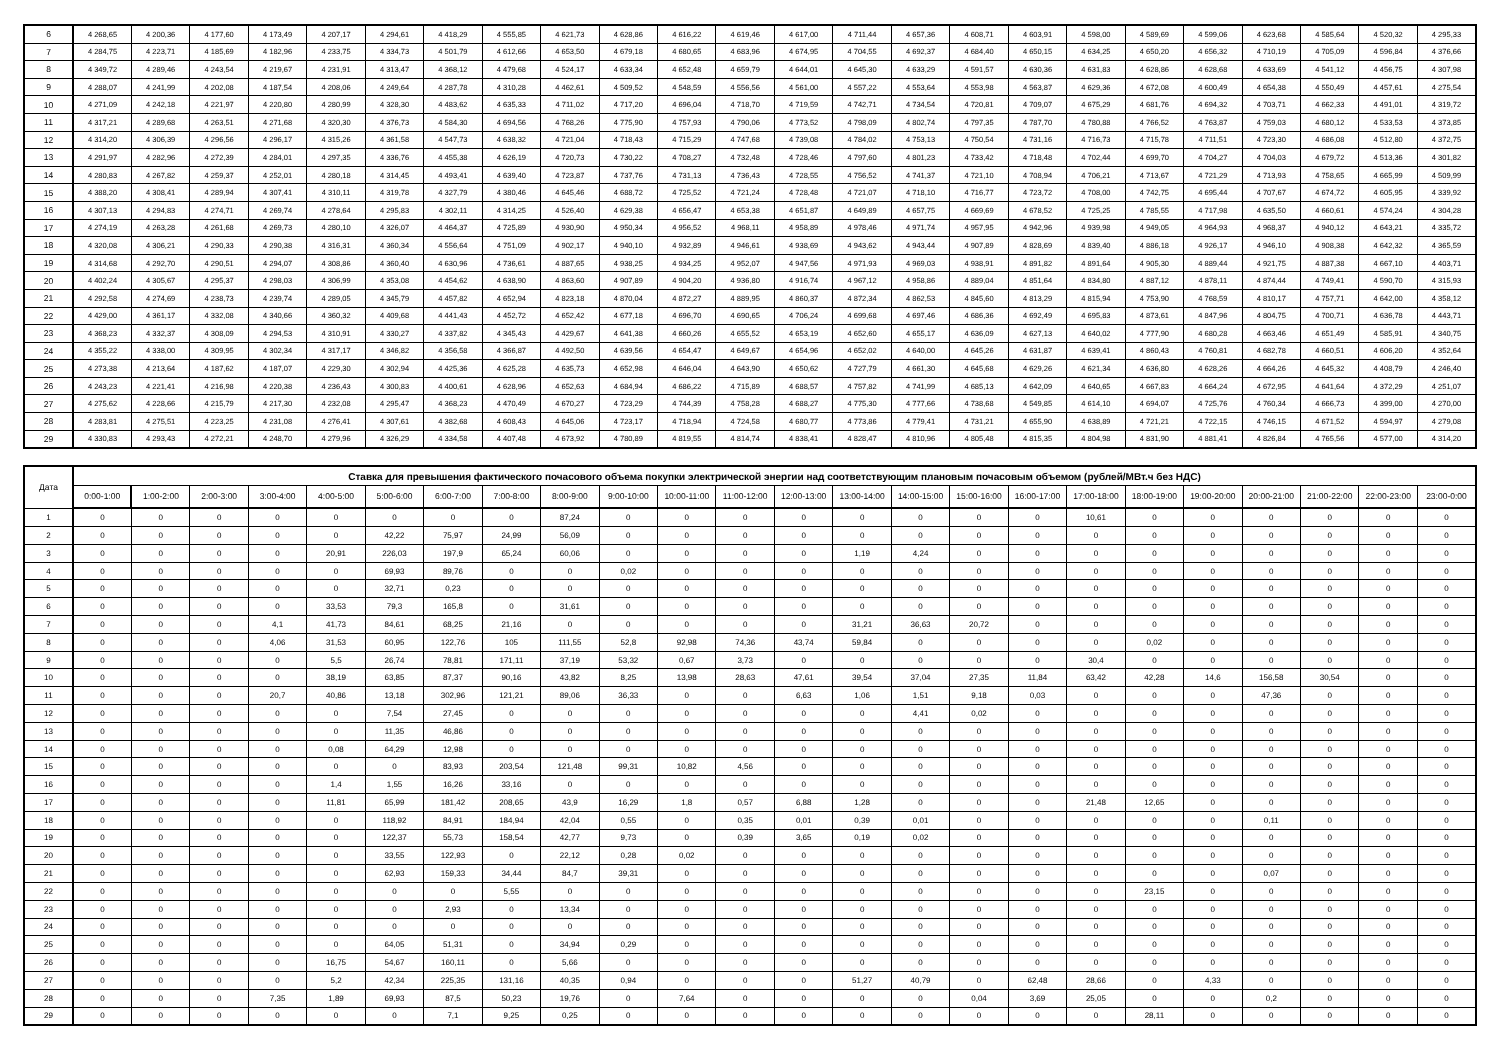| 6 | 4 268,65 | 4 200,36 | 4 177,60 | 4 173,49 | 4 207,17 | 4 294,61 | 4 418,29 | 4 555,85 | 4 621,73 | 4 628,86 | 4 616,22 | 4 619,46 | 4 617,00 | 4 711,44 | 4 657,36 | 4 608,71 | 4 603,91 | 4 598,00 | 4 589,69 | 4 599,06 | 4 623,68 | 4 585,64 | 4 520,32 | 4 295,33 |
| 7 | 4 284,75 | 4 223,71 | 4 185,69 | 4 182,96 | 4 233,75 | 4 334,73 | 4 501,79 | 4 612,66 | 4 653,50 | 4 679,18 | 4 680,65 | 4 683,96 | 4 674,95 | 4 704,55 | 4 692,37 | 4 684,40 | 4 650,15 | 4 634,25 | 4 650,20 | 4 656,32 | 4 710,19 | 4 705,09 | 4 596,84 | 4 376,66 |
| 8 | 4 349,72 | 4 289,46 | 4 243,54 | 4 219,67 | 4 231,91 | 4 313,47 | 4 368,12 | 4 479,68 | 4 524,17 | 4 633,34 | 4 652,48 | 4 659,79 | 4 644,01 | 4 645,30 | 4 633,29 | 4 591,57 | 4 630,36 | 4 631,83 | 4 628,86 | 4 628,68 | 4 633,69 | 4 541,12 | 4 456,75 | 4 307,98 |
| 9 | 4 288,07 | 4 241,99 | 4 202,08 | 4 187,54 | 4 208,06 | 4 249,64 | 4 287,78 | 4 310,28 | 4 462,61 | 4 509,52 | 4 548,59 | 4 556,56 | 4 561,00 | 4 557,22 | 4 553,64 | 4 553,98 | 4 563,87 | 4 629,36 | 4 672,08 | 4 600,49 | 4 654,38 | 4 550,49 | 4 457,61 | 4 275,54 |
| 10 | 4 271,09 | 4 242,18 | 4 221,97 | 4 220,80 | 4 280,99 | 4 328,30 | 4 483,62 | 4 635,33 | 4 711,02 | 4 717,20 | 4 696,04 | 4 718,70 | 4 719,59 | 4 742,71 | 4 734,54 | 4 720,81 | 4 709,07 | 4 675,29 | 4 681,76 | 4 694,32 | 4 703,71 | 4 662,33 | 4 491,01 | 4 319,72 |
| 11 | 4 317,21 | 4 289,68 | 4 263,51 | 4 271,68 | 4 320,30 | 4 376,73 | 4 584,30 | 4 694,56 | 4 768,26 | 4 775,90 | 4 757,93 | 4 790,06 | 4 773,52 | 4 798,09 | 4 802,74 | 4 797,35 | 4 787,70 | 4 780,88 | 4 766,52 | 4 763,87 | 4 759,03 | 4 680,12 | 4 533,53 | 4 373,85 |
| 12 | 4 314,20 | 4 306,39 | 4 296,56 | 4 296,17 | 4 315,26 | 4 361,58 | 4 547,73 | 4 638,32 | 4 721,04 | 4 718,43 | 4 715,29 | 4 747,68 | 4 739,08 | 4 784,02 | 4 753,13 | 4 750,54 | 4 731,16 | 4 716,73 | 4 715,78 | 4 711,51 | 4 723,30 | 4 686,08 | 4 512,80 | 4 372,75 |
| 13 | 4 291,97 | 4 282,96 | 4 272,39 | 4 284,01 | 4 297,35 | 4 336,76 | 4 455,38 | 4 626,19 | 4 720,73 | 4 730,22 | 4 708,27 | 4 732,48 | 4 728,46 | 4 797,60 | 4 801,23 | 4 733,42 | 4 718,48 | 4 702,44 | 4 699,70 | 4 704,27 | 4 704,03 | 4 679,72 | 4 513,36 | 4 301,82 |
| 14 | 4 280,83 | 4 267,82 | 4 259,37 | 4 252,01 | 4 280,18 | 4 314,45 | 4 493,41 | 4 639,40 | 4 723,87 | 4 737,76 | 4 731,13 | 4 736,43 | 4 728,55 | 4 756,52 | 4 741,37 | 4 721,10 | 4 708,94 | 4 706,21 | 4 713,67 | 4 721,29 | 4 713,93 | 4 758,65 | 4 665,99 | 4 509,99 |
| 15 | 4 388,20 | 4 308,41 | 4 289,94 | 4 307,41 | 4 310,11 | 4 319,78 | 4 327,79 | 4 380,46 | 4 645,46 | 4 688,72 | 4 725,52 | 4 721,24 | 4 728,48 | 4 721,07 | 4 718,10 | 4 716,77 | 4 723,72 | 4 708,00 | 4 742,75 | 4 695,44 | 4 707,67 | 4 674,72 | 4 605,95 | 4 339,92 |
| 16 | 4 307,13 | 4 294,83 | 4 274,71 | 4 269,74 | 4 278,64 | 4 295,83 | 4 302,11 | 4 314,25 | 4 526,40 | 4 629,38 | 4 656,47 | 4 653,38 | 4 651,87 | 4 649,89 | 4 657,75 | 4 669,69 | 4 678,52 | 4 725,25 | 4 785,55 | 4 717,98 | 4 635,50 | 4 660,61 | 4 574,24 | 4 304,28 |
| 17 | 4 274,19 | 4 263,28 | 4 261,68 | 4 269,73 | 4 280,10 | 4 326,07 | 4 464,37 | 4 725,89 | 4 930,90 | 4 950,34 | 4 956,52 | 4 968,11 | 4 958,89 | 4 978,46 | 4 971,74 | 4 957,95 | 4 942,96 | 4 939,98 | 4 949,05 | 4 964,93 | 4 968,37 | 4 940,12 | 4 643,21 | 4 335,72 |
| 18 | 4 320,08 | 4 306,21 | 4 290,33 | 4 290,38 | 4 316,31 | 4 360,34 | 4 556,64 | 4 751,09 | 4 902,17 | 4 940,10 | 4 932,89 | 4 946,61 | 4 938,69 | 4 943,62 | 4 943,44 | 4 907,89 | 4 828,69 | 4 839,40 | 4 886,18 | 4 926,17 | 4 946,10 | 4 908,38 | 4 642,32 | 4 365,59 |
| 19 | 4 314,68 | 4 292,70 | 4 290,51 | 4 294,07 | 4 308,86 | 4 360,40 | 4 630,96 | 4 736,61 | 4 887,65 | 4 938,25 | 4 934,25 | 4 952,07 | 4 947,56 | 4 971,93 | 4 969,03 | 4 938,91 | 4 891,82 | 4 891,64 | 4 905,30 | 4 889,44 | 4 921,75 | 4 887,38 | 4 667,10 | 4 403,71 |
| 20 | 4 402,24 | 4 305,67 | 4 295,37 | 4 298,03 | 4 306,99 | 4 353,08 | 4 454,62 | 4 638,90 | 4 863,60 | 4 907,89 | 4 904,20 | 4 936,80 | 4 916,74 | 4 967,12 | 4 958,86 | 4 889,04 | 4 851,64 | 4 834,80 | 4 887,12 | 4 878,11 | 4 874,44 | 4 749,41 | 4 590,70 | 4 315,93 |
| 21 | 4 292,58 | 4 274,69 | 4 238,73 | 4 239,74 | 4 289,05 | 4 345,79 | 4 457,82 | 4 652,94 | 4 823,18 | 4 870,04 | 4 872,27 | 4 889,95 | 4 860,37 | 4 872,34 | 4 862,53 | 4 845,60 | 4 813,29 | 4 815,94 | 4 753,90 | 4 768,59 | 4 810,17 | 4 757,71 | 4 642,00 | 4 358,12 |
| 22 | 4 429,00 | 4 361,17 | 4 332,08 | 4 340,66 | 4 360,32 | 4 409,68 | 4 441,43 | 4 452,72 | 4 652,42 | 4 677,18 | 4 696,70 | 4 690,65 | 4 706,24 | 4 699,68 | 4 697,46 | 4 686,36 | 4 692,49 | 4 695,83 | 4 873,61 | 4 847,96 | 4 804,75 | 4 700,71 | 4 636,78 | 4 443,71 |
| 23 | 4 368,23 | 4 332,37 | 4 308,09 | 4 294,53 | 4 310,91 | 4 330,27 | 4 337,82 | 4 345,43 | 4 429,67 | 4 641,38 | 4 660,26 | 4 655,52 | 4 653,19 | 4 652,60 | 4 655,17 | 4 636,09 | 4 627,13 | 4 640,02 | 4 777,90 | 4 680,28 | 4 663,46 | 4 651,49 | 4 585,91 | 4 340,75 |
| 24 | 4 355,22 | 4 338,00 | 4 309,95 | 4 302,34 | 4 317,17 | 4 346,82 | 4 356,58 | 4 366,87 | 4 492,50 | 4 639,56 | 4 654,47 | 4 649,67 | 4 654,96 | 4 652,02 | 4 640,00 | 4 645,26 | 4 631,87 | 4 639,41 | 4 860,43 | 4 760,81 | 4 682,78 | 4 660,51 | 4 606,20 | 4 352,64 |
| 25 | 4 273,38 | 4 213,64 | 4 187,62 | 4 187,07 | 4 229,30 | 4 302,94 | 4 425,36 | 4 625,28 | 4 635,73 | 4 652,98 | 4 646,04 | 4 643,90 | 4 650,62 | 4 727,79 | 4 661,30 | 4 645,68 | 4 629,26 | 4 621,34 | 4 636,80 | 4 628,26 | 4 664,26 | 4 645,32 | 4 408,79 | 4 246,40 |
| 26 | 4 243,23 | 4 221,41 | 4 216,98 | 4 220,38 | 4 236,43 | 4 300,83 | 4 400,61 | 4 628,96 | 4 652,63 | 4 684,94 | 4 686,22 | 4 715,89 | 4 688,57 | 4 757,82 | 4 741,99 | 4 685,13 | 4 642,09 | 4 640,65 | 4 667,83 | 4 664,24 | 4 672,95 | 4 641,64 | 4 372,29 | 4 251,07 |
| 27 | 4 275,62 | 4 228,66 | 4 215,79 | 4 217,30 | 4 232,08 | 4 295,47 | 4 368,23 | 4 470,49 | 4 670,27 | 4 723,29 | 4 744,39 | 4 758,28 | 4 688,27 | 4 775,30 | 4 777,66 | 4 738,68 | 4 549,85 | 4 614,10 | 4 694,07 | 4 725,76 | 4 760,34 | 4 666,73 | 4 399,00 | 4 270,00 |
| 28 | 4 283,81 | 4 275,51 | 4 223,25 | 4 231,08 | 4 276,41 | 4 307,61 | 4 382,68 | 4 608,43 | 4 645,06 | 4 723,17 | 4 718,94 | 4 724,58 | 4 680,77 | 4 773,86 | 4 779,41 | 4 731,21 | 4 655,90 | 4 638,89 | 4 721,21 | 4 722,15 | 4 746,15 | 4 671,52 | 4 594,97 | 4 279,08 |
| 29 | 4 330,83 | 4 293,43 | 4 272,21 | 4 248,70 | 4 279,96 | 4 326,29 | 4 334,58 | 4 407,48 | 4 673,92 | 4 780,89 | 4 819,55 | 4 814,74 | 4 838,41 | 4 828,47 | 4 810,96 | 4 805,48 | 4 815,35 | 4 804,98 | 4 831,90 | 4 881,41 | 4 826,84 | 4 765,56 | 4 577,00 | 4 314,20 |
| Дата | Ставка для превышения фактического почасового объема покупки электрической энергии над соответствующим плановым почасовым объемом (рублей/МВт.ч без НДС) | | | | | | | | | | | | | | | | | | | | | | | |
| --- | --- | --- | --- | --- | --- | --- | --- | --- | --- | --- | --- | --- | --- | --- | --- | --- | --- | --- | --- | --- | --- | --- | --- | --- |
| | 0:00-1:00 | 1:00-2:00 | 2:00-3:00 | 3:00-4:00 | 4:00-5:00 | 5:00-6:00 | 6:00-7:00 | 7:00-8:00 | 8:00-9:00 | 9:00-10:00 | 10:00-11:00 | 11:00-12:00 | 12:00-13:00 | 13:00-14:00 | 14:00-15:00 | 15:00-16:00 | 16:00-17:00 | 17:00-18:00 | 18:00-19:00 | 19:00-20:00 | 20:00-21:00 | 21:00-22:00 | 22:00-23:00 | 23:00-0:00 |
| 1 | 0 | 0 | 0 | 0 | 0 | 0 | 0 | 0 | 87,24 | 0 | 0 | 0 | 0 | 0 | 0 | 0 | 0 | 10,61 | 0 | 0 | 0 | 0 | 0 | 0 |
| 2 | 0 | 0 | 0 | 0 | 0 | 42,22 | 75,97 | 24,99 | 56,09 | 0 | 0 | 0 | 0 | 0 | 0 | 0 | 0 | 0 | 0 | 0 | 0 | 0 | 0 | 0 |
| 3 | 0 | 0 | 0 | 0 | 20,91 | 226,03 | 197,9 | 65,24 | 60,06 | 0 | 0 | 0 | 0 | 1,19 | 4,24 | 0 | 0 | 0 | 0 | 0 | 0 | 0 | 0 | 0 |
| 4 | 0 | 0 | 0 | 0 | 0 | 69,93 | 89,76 | 0 | 0 | 0,02 | 0 | 0 | 0 | 0 | 0 | 0 | 0 | 0 | 0 | 0 | 0 | 0 | 0 | 0 |
| 5 | 0 | 0 | 0 | 0 | 0 | 32,71 | 0,23 | 0 | 0 | 0 | 0 | 0 | 0 | 0 | 0 | 0 | 0 | 0 | 0 | 0 | 0 | 0 | 0 | 0 |
| 6 | 0 | 0 | 0 | 0 | 33,53 | 79,3 | 165,8 | 0 | 31,61 | 0 | 0 | 0 | 0 | 0 | 0 | 0 | 0 | 0 | 0 | 0 | 0 | 0 | 0 | 0 |
| 7 | 0 | 0 | 0 | 4,1 | 41,73 | 84,61 | 68,25 | 21,16 | 0 | 0 | 0 | 0 | 0 | 31,21 | 36,63 | 20,72 | 0 | 0 | 0 | 0 | 0 | 0 | 0 | 0 |
| 8 | 0 | 0 | 0 | 4,06 | 31,53 | 60,95 | 122,76 | 105 | 111,55 | 52,8 | 92,98 | 74,36 | 43,74 | 59,84 | 0 | 0 | 0 | 0 | 0,02 | 0 | 0 | 0 | 0 | 0 |
| 9 | 0 | 0 | 0 | 0 | 5,5 | 26,74 | 78,81 | 171,11 | 37,19 | 53,32 | 0,67 | 3,73 | 0 | 0 | 0 | 0 | 0 | 30,4 | 0 | 0 | 0 | 0 | 0 | 0 |
| 10 | 0 | 0 | 0 | 0 | 38,19 | 63,85 | 87,37 | 90,16 | 43,82 | 8,25 | 13,98 | 28,63 | 47,61 | 39,54 | 37,04 | 27,35 | 11,84 | 63,42 | 42,28 | 14,6 | 156,58 | 30,54 | 0 | 0 |
| 11 | 0 | 0 | 0 | 20,7 | 40,86 | 13,18 | 302,96 | 121,21 | 89,06 | 36,33 | 0 | 0 | 6,63 | 1,06 | 1,51 | 9,18 | 0,03 | 0 | 0 | 0 | 47,36 | 0 | 0 | 0 |
| 12 | 0 | 0 | 0 | 0 | 0 | 7,54 | 27,45 | 0 | 0 | 0 | 0 | 0 | 0 | 0 | 4,41 | 0,02 | 0 | 0 | 0 | 0 | 0 | 0 | 0 | 0 |
| 13 | 0 | 0 | 0 | 0 | 0 | 11,35 | 46,86 | 0 | 0 | 0 | 0 | 0 | 0 | 0 | 0 | 0 | 0 | 0 | 0 | 0 | 0 | 0 | 0 | 0 |
| 14 | 0 | 0 | 0 | 0 | 0,08 | 64,29 | 12,98 | 0 | 0 | 0 | 0 | 0 | 0 | 0 | 0 | 0 | 0 | 0 | 0 | 0 | 0 | 0 | 0 | 0 |
| 15 | 0 | 0 | 0 | 0 | 0 | 0 | 83,93 | 203,54 | 121,48 | 99,31 | 10,82 | 4,56 | 0 | 0 | 0 | 0 | 0 | 0 | 0 | 0 | 0 | 0 | 0 | 0 |
| 16 | 0 | 0 | 0 | 0 | 1,4 | 1,55 | 16,26 | 33,16 | 0 | 0 | 0 | 0 | 0 | 0 | 0 | 0 | 0 | 0 | 0 | 0 | 0 | 0 | 0 | 0 |
| 17 | 0 | 0 | 0 | 0 | 11,81 | 65,99 | 181,42 | 208,65 | 43,9 | 16,29 | 1,8 | 0,57 | 6,88 | 1,28 | 0 | 0 | 0 | 21,48 | 12,65 | 0 | 0 | 0 | 0 | 0 |
| 18 | 0 | 0 | 0 | 0 | 0 | 118,92 | 84,91 | 184,94 | 42,04 | 0,55 | 0 | 0,35 | 0,01 | 0,39 | 0,01 | 0 | 0 | 0 | 0 | 0 | 0,11 | 0 | 0 | 0 |
| 19 | 0 | 0 | 0 | 0 | 0 | 122,37 | 55,73 | 158,54 | 42,77 | 9,73 | 0 | 0,39 | 3,65 | 0,19 | 0,02 | 0 | 0 | 0 | 0 | 0 | 0 | 0 | 0 | 0 |
| 20 | 0 | 0 | 0 | 0 | 0 | 33,55 | 122,93 | 0 | 22,12 | 0,28 | 0,02 | 0 | 0 | 0 | 0 | 0 | 0 | 0 | 0 | 0 | 0 | 0 | 0 | 0 |
| 21 | 0 | 0 | 0 | 0 | 0 | 62,93 | 159,33 | 34,44 | 84,7 | 39,31 | 0 | 0 | 0 | 0 | 0 | 0 | 0 | 0 | 0 | 0 | 0,07 | 0 | 0 | 0 |
| 22 | 0 | 0 | 0 | 0 | 0 | 0 | 0 | 5,55 | 0 | 0 | 0 | 0 | 0 | 0 | 0 | 0 | 0 | 0 | 23,15 | 0 | 0 | 0 | 0 | 0 |
| 23 | 0 | 0 | 0 | 0 | 0 | 0 | 2,93 | 0 | 13,34 | 0 | 0 | 0 | 0 | 0 | 0 | 0 | 0 | 0 | 0 | 0 | 0 | 0 | 0 | 0 |
| 24 | 0 | 0 | 0 | 0 | 0 | 0 | 0 | 0 | 0 | 0 | 0 | 0 | 0 | 0 | 0 | 0 | 0 | 0 | 0 | 0 | 0 | 0 | 0 | 0 |
| 25 | 0 | 0 | 0 | 0 | 0 | 64,05 | 51,31 | 0 | 34,94 | 0,29 | 0 | 0 | 0 | 0 | 0 | 0 | 0 | 0 | 0 | 0 | 0 | 0 | 0 | 0 |
| 26 | 0 | 0 | 0 | 0 | 16,75 | 54,67 | 160,11 | 0 | 5,66 | 0 | 0 | 0 | 0 | 0 | 0 | 0 | 0 | 0 | 0 | 0 | 0 | 0 | 0 | 0 |
| 27 | 0 | 0 | 0 | 0 | 5,2 | 42,34 | 225,35 | 131,16 | 40,35 | 0,94 | 0 | 0 | 0 | 51,27 | 40,79 | 0 | 62,48 | 28,66 | 0 | 4,33 | 0 | 0 | 0 | 0 |
| 28 | 0 | 0 | 0 | 7,35 | 1,89 | 69,93 | 87,5 | 50,23 | 19,76 | 0 | 7,64 | 0 | 0 | 0 | 0 | 0,04 | 3,69 | 25,05 | 0 | 0 | 0,2 | 0 | 0 | 0 |
| 29 | 0 | 0 | 0 | 0 | 0 | 0 | 7,1 | 9,25 | 0,25 | 0 | 0 | 0 | 0 | 0 | 0 | 0 | 0 | 0 | 28,11 | 0 | 0 | 0 | 0 | 0 |